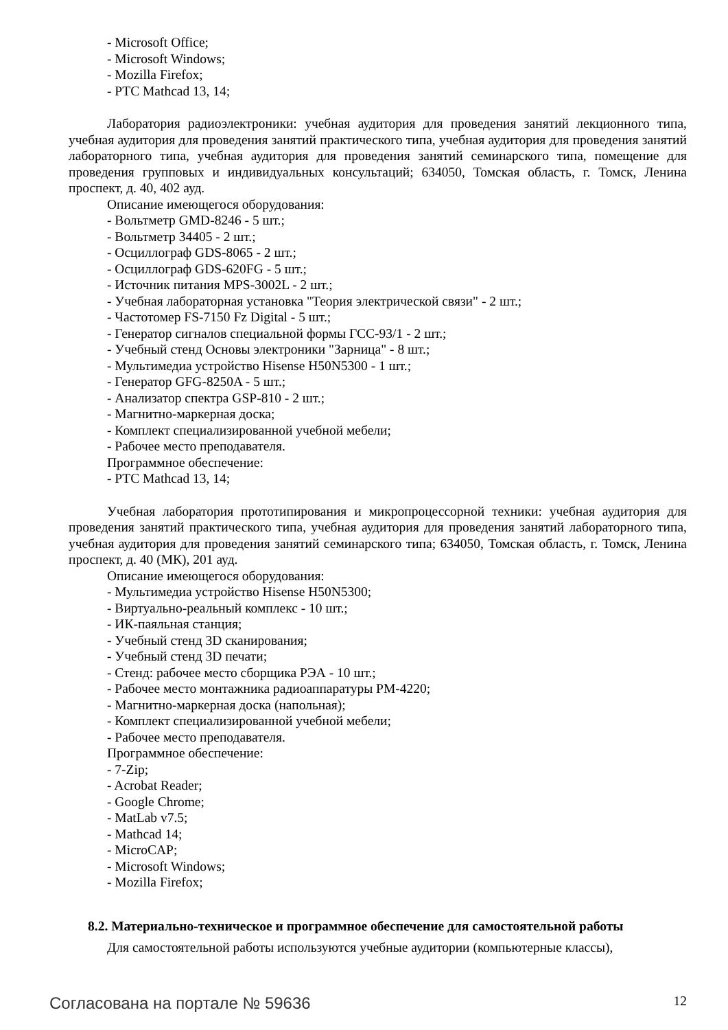- Microsoft Office;
- Microsoft Windows;
- Mozilla Firefox;
- PTC Mathcad 13, 14;
Лаборатория радиоэлектроники: учебная аудитория для проведения занятий лекционного типа, учебная аудитория для проведения занятий практического типа, учебная аудитория для проведения занятий лабораторного типа, учебная аудитория для проведения занятий семинарского типа, помещение для проведения групповых и индивидуальных консультаций; 634050, Томская область, г. Томск, Ленина проспект, д. 40, 402 ауд.
Описание имеющегося оборудования:
- Вольтметр GMD-8246 - 5 шт.;
- Вольтметр 34405 - 2 шт.;
- Осциллограф GDS-8065 - 2 шт.;
- Осциллограф GDS-620FG - 5 шт.;
- Источник питания MPS-3002L - 2 шт.;
- Учебная лабораторная установка "Теория электрической связи" - 2 шт.;
- Частотомер FS-7150 Fz Digital - 5 шт.;
- Генератор сигналов специальной формы ГСС-93/1 - 2 шт.;
- Учебный стенд Основы электроники "Зарница" - 8 шт.;
- Мультимедиа устройство Hisense H50N5300 - 1 шт.;
- Генератор GFG-8250A - 5 шт.;
- Анализатор спектра GSP-810 - 2 шт.;
- Магнитно-маркерная доска;
- Комплект специализированной учебной мебели;
- Рабочее место преподавателя.
Программное обеспечение:
- PTC Mathcad 13, 14;
Учебная лаборатория прототипирования и микропроцессорной техники: учебная аудитория для проведения занятий практического типа, учебная аудитория для проведения занятий лабораторного типа, учебная аудитория для проведения занятий семинарского типа; 634050, Томская область, г. Томск, Ленина проспект, д. 40 (МК), 201 ауд.
Описание имеющегося оборудования:
- Мультимедиа устройство Hisense H50N5300;
- Виртуально-реальный комплекс - 10 шт.;
- ИК-паяльная станция;
- Учебный стенд 3D сканирования;
- Учебный стенд 3D печати;
- Стенд: рабочее место сборщика РЭА - 10 шт.;
- Рабочее место монтажника радиоаппаратуры РМ-4220;
- Магнитно-маркерная доска (напольная);
- Комплект специализированной учебной мебели;
- Рабочее место преподавателя.
Программное обеспечение:
- 7-Zip;
- Acrobat Reader;
- Google Chrome;
- MatLab v7.5;
- Mathcad 14;
- MicroCAP;
- Microsoft Windows;
- Mozilla Firefox;
8.2. Материально-техническое и программное обеспечение для самостоятельной работы
Для самостоятельной работы используются учебные аудитории (компьютерные классы),
Согласована на портале № 59636 12